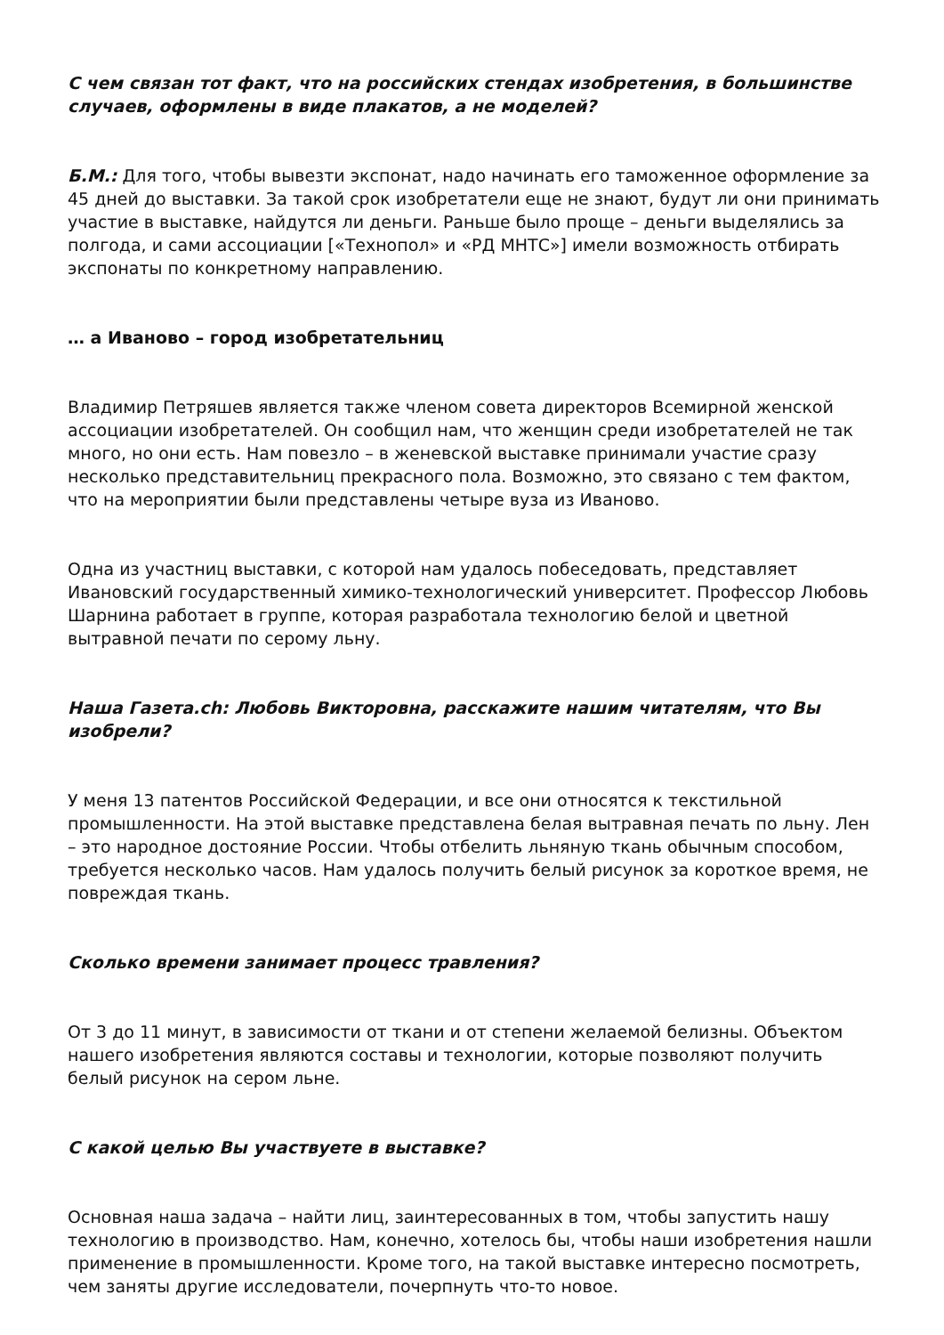С чем связан тот факт, что на российских стендах изобретения, в большинстве случаев, оформлены в виде плакатов, а не моделей?
Б.М.: Для того, чтобы вывезти экспонат, надо начинать его таможенное оформление за 45 дней до выставки. За такой срок изобретатели еще не знают, будут ли они принимать участие в выставке, найдутся ли деньги. Раньше было проще – деньги выделялись за полгода, и сами ассоциации [«Технопол» и «РД МНТС»] имели возможность отбирать экспонаты по конкретному направлению.
… а Иваново – город изобретательниц
Владимир Петряшев является также членом совета директоров Всемирной женской ассоциации изобретателей. Он сообщил нам, что женщин среди изобретателей не так много, но они есть. Нам повезло – в женевской выставке принимали участие сразу несколько представительниц прекрасного пола. Возможно, это связано с тем фактом, что на мероприятии были представлены четыре вуза из Иваново.
Одна из участниц выставки, с которой нам удалось побеседовать, представляет Ивановский государственный химико-технологический университет. Профессор Любовь Шарнина работает в группе, которая разработала технологию белой и цветной вытравной печати по серому льну.
Наша Газета.ch: Любовь Викторовна, расскажите нашим читателям, что Вы изобрели?
У меня 13 патентов Российской Федерации, и все они относятся к текстильной промышленности. На этой выставке представлена белая вытравная печать по льну. Лен – это народное достояние России. Чтобы отбелить льняную ткань обычным способом, требуется несколько часов. Нам удалось получить белый рисунок за короткое время, не повреждая ткань.
Сколько времени занимает процесс травления?
От 3 до 11 минут, в зависимости от ткани и от степени желаемой белизны. Объектом нашего изобретения являются составы и технологии, которые позволяют получить белый рисунок на сером льне.
С какой целью Вы участвуете в выставке?
Основная наша задача – найти лиц, заинтересованных в том, чтобы запустить нашу технологию в производство. Нам, конечно, хотелось бы, чтобы наши изобретения нашли применение в промышленности. Кроме того, на такой выставке интересно посмотреть, чем заняты другие исследователи, почерпнуть что-то новое.